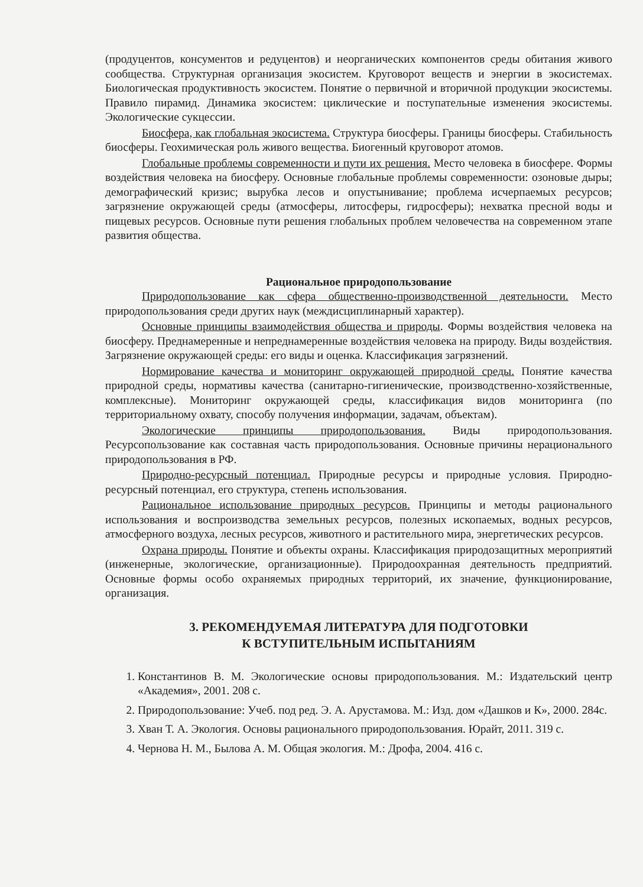(продуцентов, консументов и редуцентов) и неорганических компонентов среды обитания живого сообщества. Структурная организация экосистем. Круговорот веществ и энергии в экосистемах. Биологическая продуктивность экосистем. Понятие о первичной и вторичной продукции экосистемы. Правило пирамид. Динамика экосистем: циклические и поступательные изменения экосистемы. Экологические сукцессии.
Биосфера, как глобальная экосистема. Структура биосферы. Границы биосферы. Стабильность биосферы. Геохимическая роль живого вещества. Биогенный круговорот атомов.
Глобальные проблемы современности и пути их решения. Место человека в биосфере. Формы воздействия человека на биосферу. Основные глобальные проблемы современности: озоновые дыры; демографический кризис; вырубка лесов и опустынивание; проблема исчерпаемых ресурсов; загрязнение окружающей среды (атмосферы, литосферы, гидросферы); нехватка пресной воды и пищевых ресурсов. Основные пути решения глобальных проблем человечества на современном этапе развития общества.
Рациональное природопользование
Природопользование как сфера общественно-производственной деятельности. Место природопользования среди других наук (междисциплинарный характер).
Основные принципы взаимодействия общества и природы. Формы воздействия человека на биосферу. Преднамеренные и непреднамеренные воздействия человека на природу. Виды воздействия. Загрязнение окружающей среды: его виды и оценка. Классификация загрязнений.
Нормирование качества и мониторинг окружающей природной среды. Понятие качества природной среды, нормативы качества (санитарно-гигиенические, производственно-хозяйственные, комплексные). Мониторинг окружающей среды, классификация видов мониторинга (по территориальному охвату, способу получения информации, задачам, объектам).
Экологические принципы природопользования. Виды природопользования. Ресурсопользование как составная часть природопользования. Основные причины нерационального природопользования в РФ.
Природно-ресурсный потенциал. Природные ресурсы и природные условия. Природно-ресурсный потенциал, его структура, степень использования.
Рациональное использование природных ресурсов. Принципы и методы рационального использования и воспроизводства земельных ресурсов, полезных ископаемых, водных ресурсов, атмосферного воздуха, лесных ресурсов, животного и растительного мира, энергетических ресурсов.
Охрана природы. Понятие и объекты охраны. Классификация природозащитных мероприятий (инженерные, экологические, организационные). Природоохранная деятельность предприятий. Основные формы особо охраняемых природных территорий, их значение, функционирование, организация.
3. РЕКОМЕНДУЕМАЯ ЛИТЕРАТУРА ДЛЯ ПОДГОТОВКИ
К ВСТУПИТЕЛЬНЫМ ИСПЫТАНИЯМ
1. Константинов В. М. Экологические основы природопользования. М.: Издательский центр «Академия», 2001. 208 с.
2. Природопользование: Учеб. под ред. Э. А. Арустамова. М.: Изд. дом «Дашков и К», 2000. 284с.
3. Хван Т. А. Экология. Основы рационального природопользования. Юрайт, 2011. 319 с.
4. Чернова Н. М., Былова А. М. Общая экология. М.: Дрофа, 2004. 416 с.